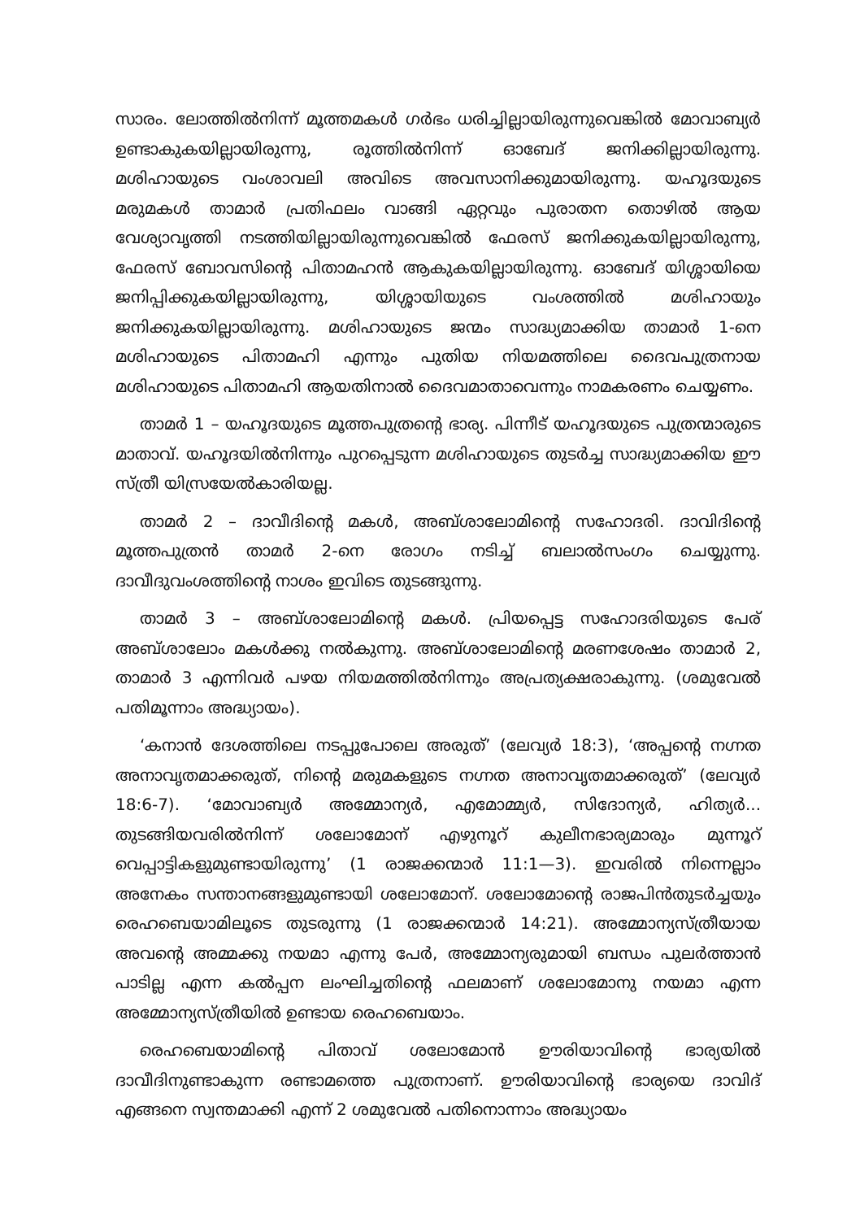സാരം. ലോത്തിൽനിന്ന് മൂത്തമകൾ ഗർഭം ധരിച്ചില്ലായിരുന്നുവെങ്കിൽ മോവാബ്യർ ഉണ്ടാകുകയില്ലായിരുന്നു, രൂത്തിൽനിന്ന് ഓബേദ് ജനിക്കില്ലായിരുന്നു. മശിഹായുടെ വംശാവലി അവിടെ അവസാനിക്കുമായിരുന്നു. യഹൂദയുടെ മരുമകൾ താമാർ പ്രതിഫലം വാങ്ങി ഏറ്റവും പുരാതന തൊഴിൽ ആയ വേശ്യാവൃത്തി നടത്തിയില്ലായിരുന്നുവെങ്കിൽ ഫേരസ് ജനിക്കുകയില്ലായിരുന്നു, ഫേരസ് ബോവസിന്റെ പിതാമഹൻ ആകുകയില്ലായിരുന്നു. ഓബേദ് യിശ്ശായിയെ ജനിപ്പിക്കുകയില്ലായിരുന്നു, യിശ്ശായിയുടെ വംശത്തിൽ മശിഹായും ജനിക്കുകയില്ലായിരുന്നു. മശിഹായുടെ ജന്മം സാദ്ധ്യമാക്കിയ താമാർ 1-നെ മശിഹായുടെ പിതാമഹി എന്നും പുതിയ നിയമത്തിലെ ദൈവപുത്രനായ മശിഹായുടെ പിതാമഹി ആയതിനാൽ ദൈവമാതാവെന്നും നാമകരണം ചെയ്യണം.
താമർ 1 – യഹൂദയുടെ മൂത്തപുത്രന്റെ ഭാര്യ. പിന്നീട് യഹൂദയുടെ പുത്രന്മാരുടെ മാതാവ്. യഹൂദയിൽനിന്നും പുറപ്പെടുന്ന മശിഹായുടെ തുടർച്ച സാദ്ധ്യമാക്കിയ ഈ സ്ത്രീ യിസ്രയേൽകാരിയല്ല.
താമർ 2 – ദാവീദിന്റെ മകൾ, അബ്ശാലോമിന്റെ സഹോദരി. ദാവിദിന്റെ മൂത്തപുത്രൻ താമർ 2-നെ രോഗം നടിച്ച് ബലാൽസംഗം ചെയ്യുന്നു. ദാവീദുവംശത്തിന്റെ നാശം ഇവിടെ തുടങ്ങുന്നു.
താമർ 3 – അബ്ശാലോമിന്റെ മകൾ. പ്രിയപ്പെട്ട സഹോദരിയുടെ പേര് അബ്ശാലോം മകൾക്കു നൽകുന്നു. അബ്ശാലോമിന്റെ മരണശേഷം താമാർ 2, താമാർ 3 എന്നിവർ പഴയ നിയമത്തിൽനിന്നും അപ്രത്യക്ഷരാകുന്നു. (ശമുവേൽ പതിമൂന്നാം അദ്ധ്യായം).
‘കനാൻ ദേശത്തിലെ നടപ്പുപോലെ അരുത്’ (ലേവ്യർ 18:3), ‘അപ്പന്റെ നഗ്നത അനാവൃതമാക്കരുത്, നിന്റെ മരുമകളുടെ നഗ്നത അനാവൃതമാക്കരുത്’ (ലേവ്യർ 18:6-7). ‘മോവാബ്യർ അമ്മോന്യർ, എമോമ്മ്യർ, സിദോന്യർ, ഹിത്യർ... തുടങ്ങിയവരിൽനിന്ന് ശലോമോന് എഴുനൂറ് കുലീനഭാര്യമാരും മുന്നൂറ് വെപ്പാട്ടികളുമുണ്ടായിരുന്നു’ (1 രാജക്കന്മാർ 11:1—3). ഇവരിൽ നിന്നെല്ലാം അനേകം സന്താനങ്ങളുമുണ്ടായി ശലോമോന്. ശലോമോന്റെ രാജപിൻതുടർച്ചയും രെഹബെയാമിലൂടെ തുടരുന്നു (1 രാജക്കന്മാർ 14:21). അമ്മോന്യസ്ത്രീയായ അവന്റെ അമ്മക്കു നയമാ എന്നു പേർ, അമ്മോന്യരുമായി ബന്ധം പുലർത്താൻ പാടില്ല എന്ന കൽപ്പന ലംഘിച്ചതിന്റെ ഫലമാണ് ശലോമോനു നയമാ എന്ന അമ്മോന്യസ്ത്രീയിൽ ഉണ്ടായ രെഹബെയാം.
രെഹബെയാമിന്റെ പിതാവ് ശലോമോൻ ഊരിയാവിന്റെ ഭാര്യയിൽ ദാവീദിനുണ്ടാകുന്ന രണ്ടാമത്തെ പുത്രനാണ്. ഊരിയാവിന്റെ ഭാര്യയെ ദാവിദ് എങ്ങനെ സ്വന്തമാക്കി എന്ന് 2 ശമുവേൽ പതിനൊന്നാം അദ്ധ്യായം